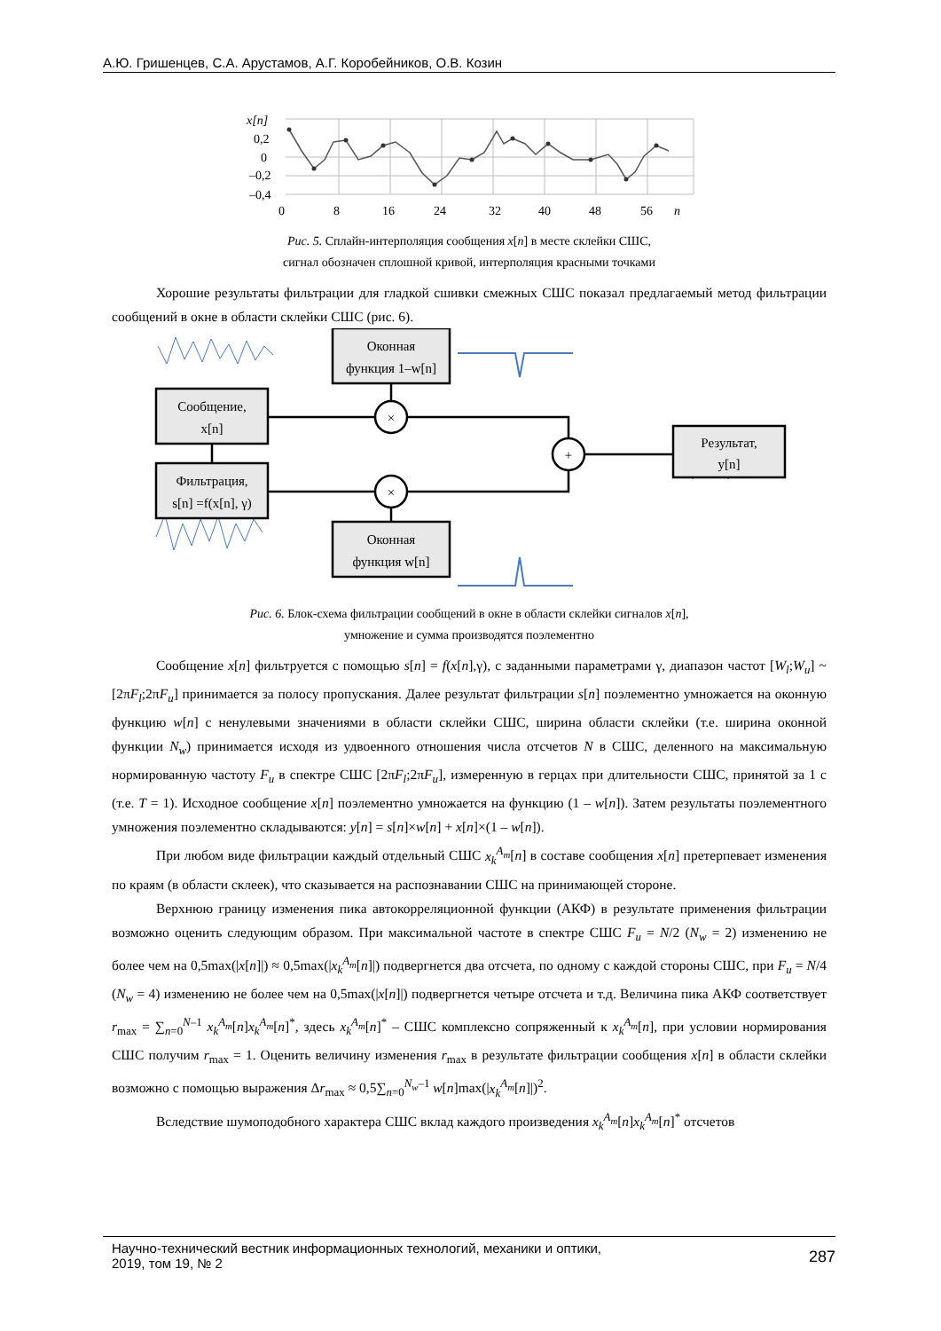А.Ю. Гришенцев, С.А. Арустамов, А.Г. Коробейников, О.В. Козин
x[n]
0,2
0
–0,2
–0,4
0
8
16
24
32
40
48
56
n
Рис. 5. Сплайн-интерполяция сообщения x[n] в месте склейки СШС,
сигнал обозначен сплошной кривой, интерполяция красными точками
Хорошие результаты фильтрации для гладкой сшивки смежных СШС показал предлагаемый метод фильтрации сообщений в окне в области склейки СШС (рис. 6).
Оконная
функция 1–w[n]
Сообщение,
x[n]
Фильтрация,
s[n] =f(x[n], γ)
Оконная
функция w[n]
Результат,
y[n]
×
×
+
Рис. 6. Блок-схема фильтрации сообщений в окне в области склейки сигналов x[n],
умножение и сумма производятся поэлементно
Сообщение x[n] фильтруется с помощью s[n] = f(x[n],γ), с заданными параметрами γ, диапазон частот [W<sub>l</sub>;W<sub>u</sub>] ~ [2πF<sub>l</sub>;2πF<sub>u</sub>] принимается за полосу пропускания. Далее результат фильтрации s[n] поэлементно умножается на оконную функцию w[n] с ненулевыми значениями в области склейки СШС, ширина области склейки (т.е. ширина оконной функции N<sub>w</sub>) принимается исходя из удвоенного отношения числа отсчетов N в СШС, деленного на максимальную нормированную частоту F<sub>u</sub> в спектре СШС [2πF<sub>l</sub>;2πF<sub>u</sub>], измеренную в герцах при длительности СШС, принятой за 1 с (т.е. T = 1). Исходное сообщение x[n] поэлементно умножается на функцию (1 – w[n]). Затем результаты поэлементного умножения поэлементно складываются: y[n] = s[n]×w[n] + x[n]×(1 – w[n]).
При любом виде фильтрации каждый отдельный СШС x<sub>k</sub><sup>A<sub>m</sub></sup>[n] в составе сообщения x[n] претерпевает изменения по краям (в области склеек), что сказывается на распознавании СШС на принимающей стороне.
Верхнюю границу изменения пика автокорреляционной функции (АКФ) в результате применения фильтрации возможно оценить следующим образом. При максимальной частоте в спектре СШС F<sub>u</sub> = N/2 (N<sub>w</sub> = 2) изменению не более чем на 0,5max(|x[n]|) ≈ 0,5max(|x<sub>k</sub><sup>A<sub>m</sub></sup>[n]|) подвергнется два отсчета, по одному с каждой стороны СШС, при F<sub>u</sub> = N/4 (N<sub>w</sub> = 4) изменению не более чем на 0,5max(|x[n]|) подвергнется четыре отсчета и т.д. Величина пика АКФ соответствует r<sub>max</sub> = ∑<sub>n=0</sub><sup>N–1</sup> x<sub>k</sub><sup>A<sub>m</sub></sup>[n]x<sub>k</sub><sup>A<sub>m</sub></sup>[n]<sup>*</sup>, здесь x<sub>k</sub><sup>A<sub>m</sub></sup>[n]<sup>*</sup> – СШС комплексно сопряженный к x<sub>k</sub><sup>A<sub>m</sub></sup>[n], при условии нормирования СШС получим r<sub>max</sub> = 1. Оценить величину изменения r<sub>max</sub> в результате фильтрации сообщения x[n] в области склейки возможно с помощью выражения Δr<sub>max</sub> ≈ 0,5∑<sub>n=0</sub><sup>N<sub>w</sub>–1</sup> w[n]max(|x<sub>k</sub><sup>A<sub>m</sub></sup>[n]|)<sup>2</sup>.
Вследствие шумоподобного характера СШС вклад каждого произведения x<sub>k</sub><sup>A<sub>m</sub></sup>[n]x<sub>k</sub><sup>A<sub>m</sub></sup>[n]<sup>*</sup> отсчетов
Научно-технический вестник информационных технологий, механики и оптики,
2019, том 19, № 2
287